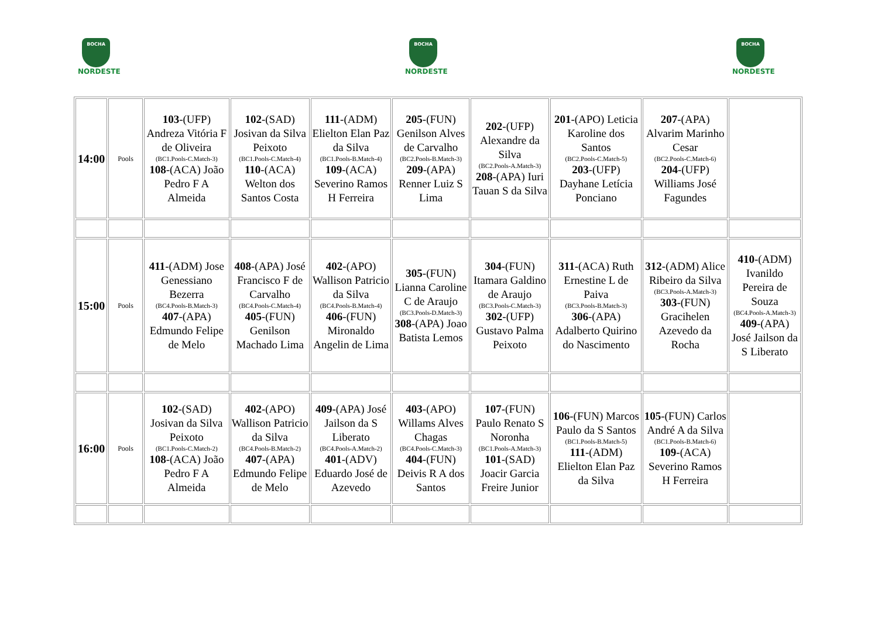BOCHA
NORDESTE
BOCHA
NORDESTE
BOCHA
NORDESTE
| 14:00 | Pools | 103 -(UFP) Andreza Vitória F de Oliveira (BC1.Pools-C.Match-3) 108 -(ACA) João Pedro F A Almeida | 102 -(SAD) Josivan da Silva Peixoto (BC1.Pools-C.Match-4) 110 -(ACA) Welton dos Santos Costa | 111 -(ADM) Elielton Elan Paz da Silva (BC1.Pools-B.Match-4) 109 -(ACA) Severino Ramos H Ferreira | 205 -(FUN) Genilson Alves de Carvalho (BC2.Pools-B.Match-3) 209 -(APA) Renner Luiz S Lima | 202 -(UFP) Alexandre da Silva (BC2.Pools-A.Match-3) 208 -(APA) Iuri Tauan S da Silva | 201 -(APO) Leticia Karoline dos Santos (BC2.Pools-C.Match-5) 203 -(UFP) Dayhane Letícia Ponciano | 207 -(APA) Alvarim Marinho Cesar (BC2.Pools-C.Match-6) 204 -(UFP) Williams José Fagundes | |
| 15:00 | Pools | 411 -(ADM) Jose Genessiano Bezerra (BC4.Pools-B.Match-3) 407 -(APA) Edmundo Felipe de Melo | 408 -(APA) José Francisco F de Carvalho (BC4.Pools-C.Match-4) 405 -(FUN) Genilson Machado Lima | 402 -(APO) Wallison Patricio da Silva (BC4.Pools-B.Match-4) 406 -(FUN) Mironaldo Angelin de Lima | 305 -(FUN) Lianna Caroline C de Araujo (BC3.Pools-D.Match-3) 308 -(APA) Joao Batista Lemos | 304 -(FUN) Itamara Galdino de Araujo (BC3.Pools-C.Match-3) 302 -(UFP) Gustavo Palma Peixoto | 311 -(ACA) Ruth Ernestine L de Paiva (BC3.Pools-B.Match-3) 306 -(APA) Adalberto Quirino do Nascimento | 312 -(ADM) Alice Ribeiro da Silva (BC3.Pools-A.Match-3) 303 -(FUN) Gracihelen Azevedo da Rocha | 410 -(ADM) Ivanildo Pereira de Souza (BC4.Pools-A.Match-3) 409 -(APA) José Jailson da S Liberato |
| 16:00 | Pools | 102 -(SAD) Josivan da Silva Peixoto (BC1.Pools-C.Match-2) 108 -(ACA) João Pedro F A Almeida | 402 -(APO) Wallison Patricio da Silva (BC4.Pools-B.Match-2) 407 -(APA) Edmundo Felipe de Melo | 409 -(APA) José Jailson da S Liberato (BC4.Pools-A.Match-2) 401 -(ADV) Eduardo José de Azevedo | 403 -(APO) Willams Alves Chagas (BC4.Pools-C.Match-3) 404 -(FUN) Deivis R A dos Santos | 107 -(FUN) Paulo Renato S Noronha (BC1.Pools-A.Match-3) 101 -(SAD) Joacir Garcia Freire Junior | 106 -(FUN) Marcos Paulo da S Santos (BC1.Pools-B.Match-5) 111 -(ADM) Elielton Elan Paz da Silva | 105 -(FUN) Carlos André A da Silva (BC1.Pools-B.Match-6) 109 -(ACA) Severino Ramos H Ferreira | |